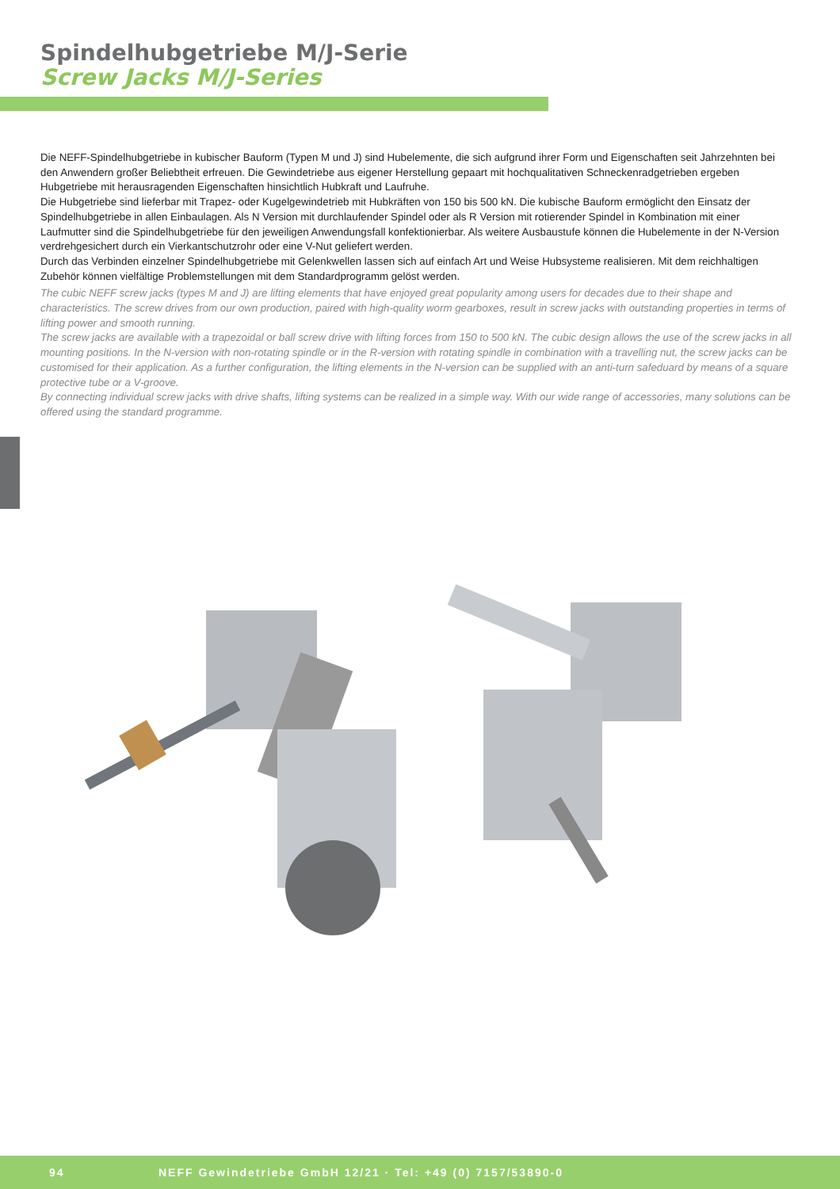Spindelhubgetriebe M/J-Serie
Screw Jacks M/J-Series
Die NEFF-Spindelhubgetriebe in kubischer Bauform (Typen M und J) sind Hubelemente, die sich aufgrund ihrer Form und Eigenschaften seit Jahrzehnten bei den Anwendern großer Beliebtheit erfreuen. Die Gewindetriebe aus eigener Herstellung gepaart mit hochqualitativen Schnecken­radgetrieben ergeben Hubgetriebe mit herausragenden Eigenschaften hinsichtlich Hubkraft und Laufruhe.
Die Hubgetriebe sind lieferbar mit Trapez- oder Kugelgewindetrieb mit Hubkräften von 150 bis 500 kN. Die kubische Bauform ermöglicht den Einsatz der Spindelhubgetriebe in allen Einbaulagen. Als N Version mit durchlaufender Spindel oder als R Version mit rotierender Spindel in Kombination mit einer Laufmutter sind die Spindelhubgetriebe für den jeweiligen Anwendungsfall konfektionierbar. Als weitere Ausbaustufe können die Hubelemen­te in der N-Version verdrehgesichert durch ein Vierkantschutzrohr oder eine V-Nut geliefert werden.
Durch das Verbinden einzelner Spindelhubgetriebe mit Gelenkwellen lassen sich auf einfach Art und Weise Hubsysteme realisieren. Mit dem reichhaltigen Zubehör können vielfältige Problemstellungen mit dem Standardprogramm gelöst werden.
The cubic NEFF screw jacks (types M and J) are lifting elements that have enjoyed great popularity among users for decades due to their shape and characteristics. The screw drives from our own production, paired with high-quality worm gearboxes, result in screw jacks with outstanding properties in terms of lifting power and smooth running.
The screw jacks are available with a trapezoidal or ball screw drive with lifting forces from 150 to 500 kN. The cubic design allows the use of the screw jacks in all mounting positions. In the N-version with non-rotating spindle or in the R-version with rotating spindle in combination with a travelling nut, the screw jacks can be customised for their application. As a further configuration, the lifting elements in the N-version can be supplied with an anti-turn safeduard by means of a square protective tube or a V-groove.
By connecting individual screw jacks with drive shafts, lifting systems can be realized in a simple way. With our wide range of accessories, many solutions can be offered using the standard programme.
94 NEFF Gewindetriebe GmbH 12/21 · Tel: +49 (0) 7157/53890-0